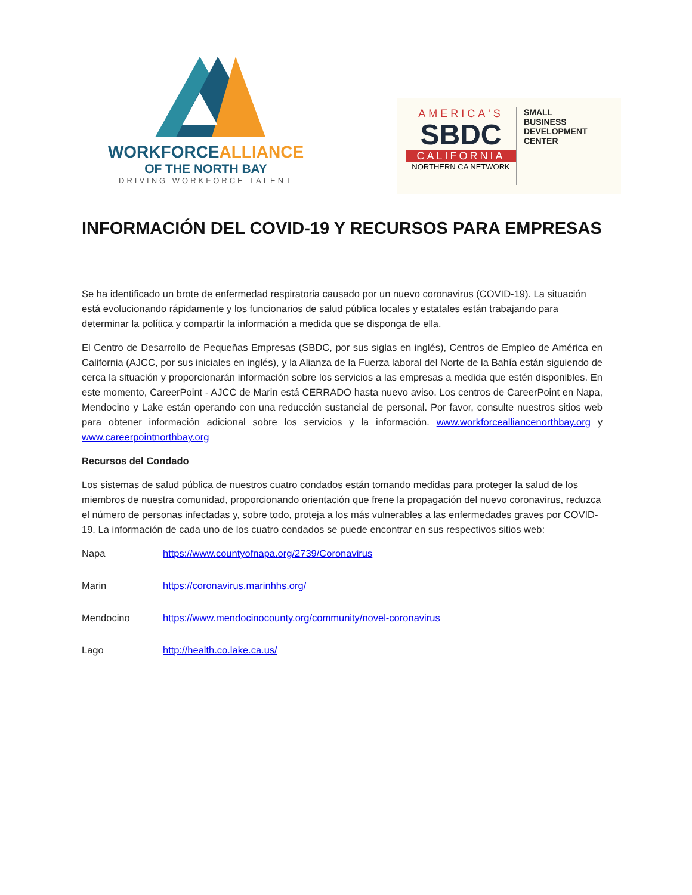WORKFORCEALLIANCE
OF THE NORTH BAY
DRIVING WORKFORCE TALENT
AMERICA'S
SBDC
CALIFORNIA
NORTHERN CA NETWORK
SMALL
BUSINESS
DEVELOPMENT
CENTER
INFORMACIÓN DEL COVID-19 Y RECURSOS PARA EMPRESAS
Se ha identificado un brote de enfermedad respiratoria causado por un nuevo coronavirus (COVID-19). La situación está evolucionando rápidamente y los funcionarios de salud pública locales y estatales están trabajando para determinar la política y compartir la información a medida que se disponga de ella.
El Centro de Desarrollo de Pequeñas Empresas (SBDC, por sus siglas en inglés), Centros de Empleo de América en California (AJCC, por sus iniciales en inglés), y la Alianza de la Fuerza laboral del Norte de la Bahía están siguiendo de cerca la situación y proporcionarán información sobre los servicios a las empresas a medida que estén disponibles. En este momento, CareerPoint - AJCC de Marin está CERRADO hasta nuevo aviso. Los centros de CareerPoint en Napa, Mendocino y Lake están operando con una reducción sustancial de personal. Por favor, consulte nuestros sitios web para obtener información adicional sobre los servicios y la información. www.workforcealliancenorthbay.org y www.careerpointnorthbay.org
Recursos del Condado
Los sistemas de salud pública de nuestros cuatro condados están tomando medidas para proteger la salud de los miembros de nuestra comunidad, proporcionando orientación que frene la propagación del nuevo coronavirus, reduzca el número de personas infectadas y, sobre todo, proteja a los más vulnerables a las enfermedades graves por COVID-19. La información de cada uno de los cuatro condados se puede encontrar en sus respectivos sitios web:
Napa https://www.countyofnapa.org/2739/Coronavirus
Marin https://coronavirus.marinhhs.org/
Mendocino https://www.mendocinocounty.org/community/novel-coronavirus
Lago http://health.co.lake.ca.us/